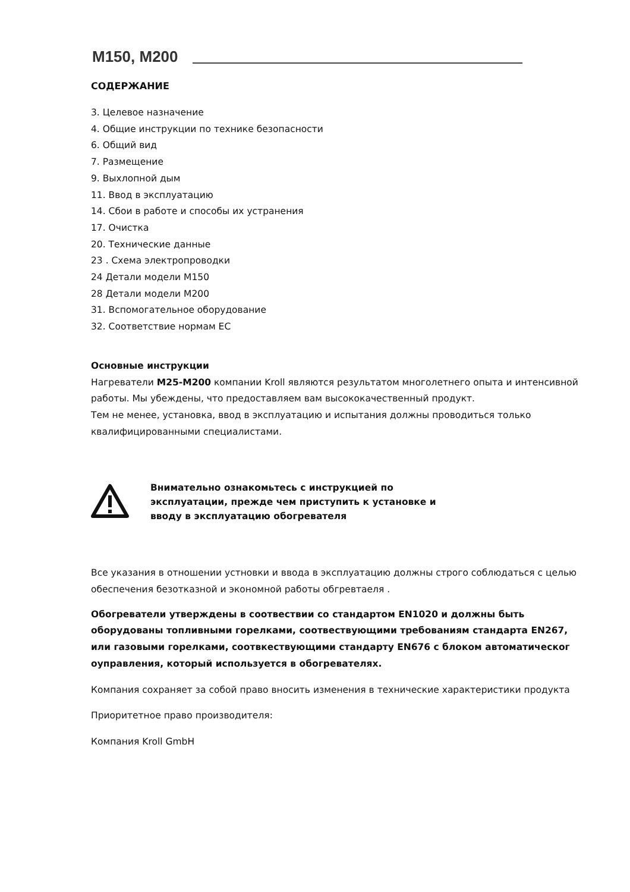M150, M200
СОДЕРЖАНИЕ
3. Целевое назначение
4. Общие инструкции по технике безопасности
6. Общий вид
7. Размещение
9. Выхлопной дым
11. Ввод в эксплуатацию
14. Сбои в работе и способы их устранения
17. Очистка
20. Технические данные
23 . Схема электропроводки
24 Детали модели М150
28 Детали модели М200
31. Вспомогательное оборудование
32. Соответствие нормам ЕС
Основные инструкции
Нагреватели М25-М200 компании Kroll являются результатом многолетнего опыта и интенсивной работы. Мы убеждены, что предоставляем вам высококачественный продукт.
Тем не менее, установка, ввод в эксплуатацию и испытания должны проводиться только квалифицированными специалистами.
Внимательно ознакомьтесь с инструкцией по
эксплуатации, прежде чем приступить к установке и
вводу в эксплуатацию обогревателя
Все указания в отношении устновки и ввода в эксплуатацию должны строго соблюдаться с целью обеспечения безотказной и экономной работы обгревтаеля .
Обогреватели утверждены в соотвествии со стандартом EN1020 и должны быть оборудованы топливными горелками, соотвествующими требованиям стандарта EN267, или газовыми горелками, соотвкествующими стандарту EN676 с блоком автоматическог оуправления, который используется в обогревателях.
Компания сохраняет за собой право вносить изменения в технические характеристики продукта
Приоритетное право производителя:
Компания Kroll GmbH